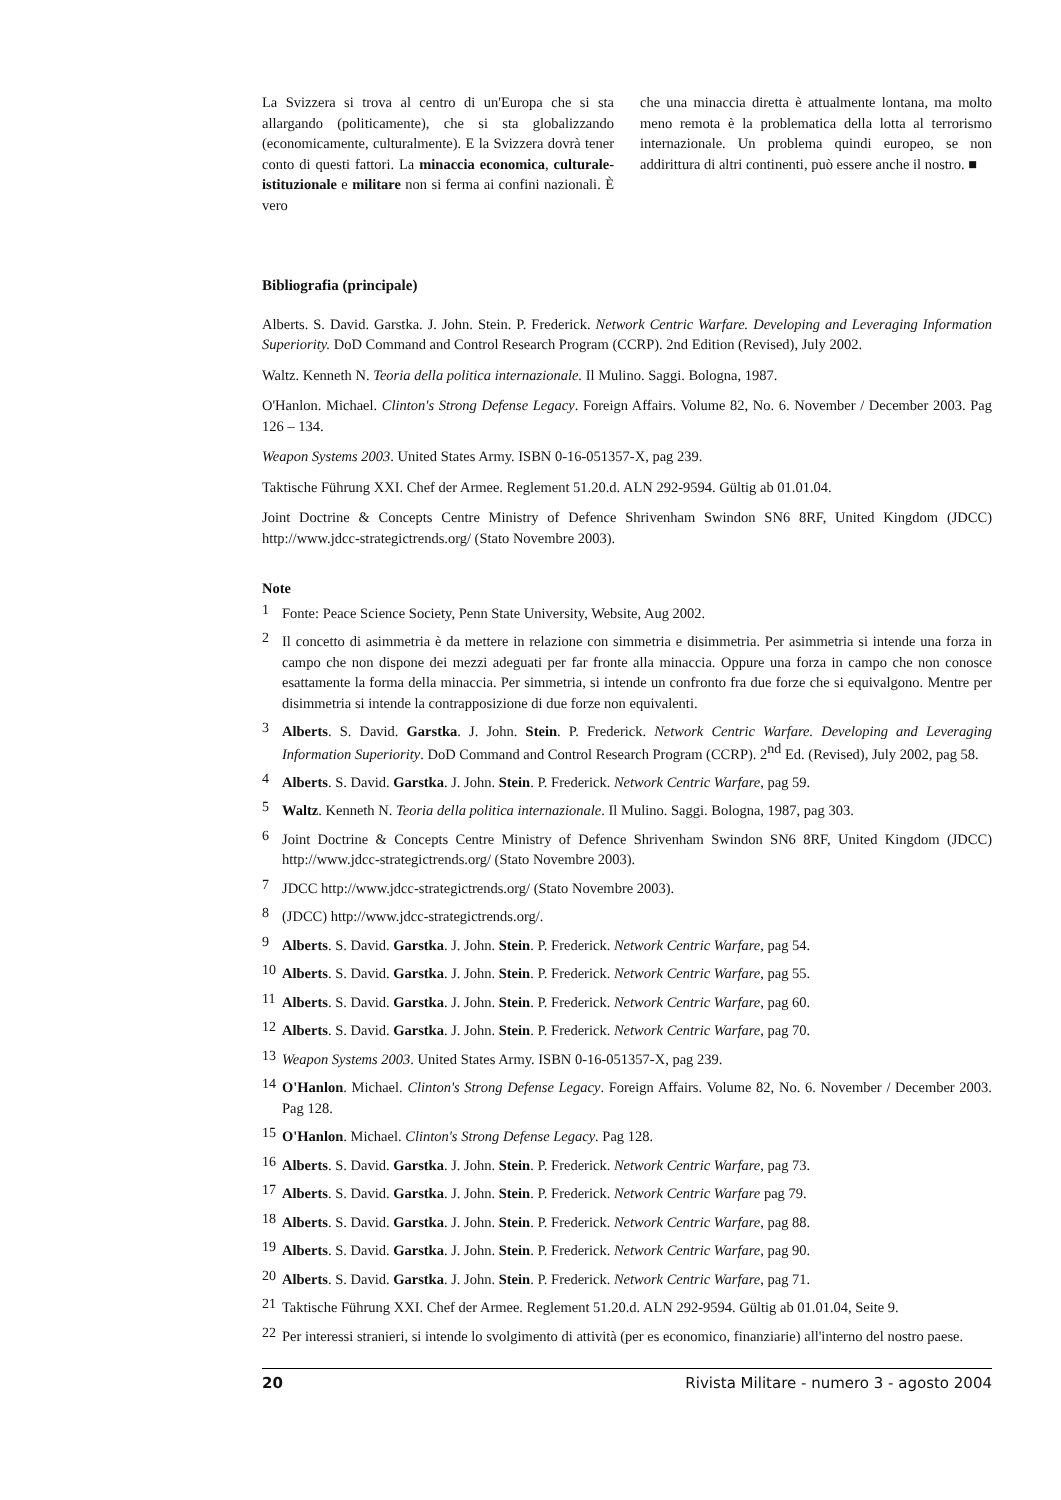La Svizzera si trova al centro di un'Europa che si sta allargando (politicamente), che si sta globalizzando (economicamente, culturalmente). E la Svizzera dovrà tener conto di questi fattori. La minaccia economica, culturale-istituzionale e militare non si ferma ai confini nazionali. È vero
che una minaccia diretta è attualmente lontana, ma molto meno remota è la problematica della lotta al terrorismo internazionale. Un problema quindi europeo, se non addirittura di altri continenti, può essere anche il nostro. ■
Bibliografia (principale)
Alberts. S. David. Garstka. J. John. Stein. P. Frederick. Network Centric Warfare. Developing and Leveraging Information Superiority. DoD Command and Control Research Program (CCRP). 2nd Edition (Revised), July 2002.
Waltz. Kenneth N. Teoria della politica internazionale. Il Mulino. Saggi. Bologna, 1987.
O'Hanlon. Michael. Clinton's Strong Defense Legacy. Foreign Affairs. Volume 82, No. 6. November / December 2003. Pag 126 – 134.
Weapon Systems 2003. United States Army. ISBN 0-16-051357-X, pag 239.
Taktische Führung XXI. Chef der Armee. Reglement 51.20.d. ALN 292-9594. Gültig ab 01.01.04.
Joint Doctrine & Concepts Centre Ministry of Defence Shrivenham Swindon SN6 8RF, United Kingdom (JDCC) http://www.jdcc-strategictrends.org/ (Stato Novembre 2003).
Note
<sup>1</sup> Fonte: Peace Science Society, Penn State University, Website, Aug 2002.
<sup>2</sup> Il concetto di asimmetria è da mettere in relazione con simmetria e disimmetria. Per asimmetria si intende una forza in campo che non dispone dei mezzi adeguati per far fronte alla minaccia. Oppure una forza in campo che non conosce esattamente la forma della minaccia. Per simmetria, si intende un confronto fra due forze che si equivalgono. Mentre per disimmetria si intende la contrapposizione di due forze non equivalenti.
<sup>3</sup> Alberts. S. David. Garstka. J. John. Stein. P. Frederick. Network Centric Warfare. Developing and Leveraging Information Superiority. DoD Command and Control Research Program (CCRP). 2<sup>nd</sup> Ed. (Revised), July 2002, pag 58.
<sup>4</sup> Alberts. S. David. Garstka. J. John. Stein. P. Frederick. Network Centric Warfare, pag 59.
<sup>5</sup> Waltz. Kenneth N. Teoria della politica internazionale. Il Mulino. Saggi. Bologna, 1987, pag 303.
<sup>6</sup> Joint Doctrine & Concepts Centre Ministry of Defence Shrivenham Swindon SN6 8RF, United Kingdom (JDCC) http://www.jdcc-strategictrends.org/ (Stato Novembre 2003).
<sup>7</sup> JDCC http://www.jdcc-strategictrends.org/ (Stato Novembre 2003).
<sup>8</sup> (JDCC) http://www.jdcc-strategictrends.org/.
<sup>9</sup> Alberts. S. David. Garstka. J. John. Stein. P. Frederick. Network Centric Warfare, pag 54.
<sup>10</sup> Alberts. S. David. Garstka. J. John. Stein. P. Frederick. Network Centric Warfare, pag 55.
<sup>11</sup> Alberts. S. David. Garstka. J. John. Stein. P. Frederick. Network Centric Warfare, pag 60.
<sup>12</sup> Alberts. S. David. Garstka. J. John. Stein. P. Frederick. Network Centric Warfare, pag 70.
<sup>13</sup> Weapon Systems 2003. United States Army. ISBN 0-16-051357-X, pag 239.
<sup>14</sup> O'Hanlon. Michael. Clinton's Strong Defense Legacy. Foreign Affairs. Volume 82, No. 6. November / December 2003. Pag 128.
<sup>15</sup> O'Hanlon. Michael. Clinton's Strong Defense Legacy. Pag 128.
<sup>16</sup> Alberts. S. David. Garstka. J. John. Stein. P. Frederick. Network Centric Warfare, pag 73.
<sup>17</sup> Alberts. S. David. Garstka. J. John. Stein. P. Frederick. Network Centric Warfare pag 79.
<sup>18</sup> Alberts. S. David. Garstka. J. John. Stein. P. Frederick. Network Centric Warfare, pag 88.
<sup>19</sup> Alberts. S. David. Garstka. J. John. Stein. P. Frederick. Network Centric Warfare, pag 90.
<sup>20</sup> Alberts. S. David. Garstka. J. John. Stein. P. Frederick. Network Centric Warfare, pag 71.
<sup>21</sup> Taktische Führung XXI. Chef der Armee. Reglement 51.20.d. ALN 292-9594. Gültig ab 01.01.04, Seite 9.
<sup>22</sup> Per interessi stranieri, si intende lo svolgimento di attività (per es economico, finanziarie) all'interno del nostro paese.
20 Rivista Militare - numero 3 - agosto 2004